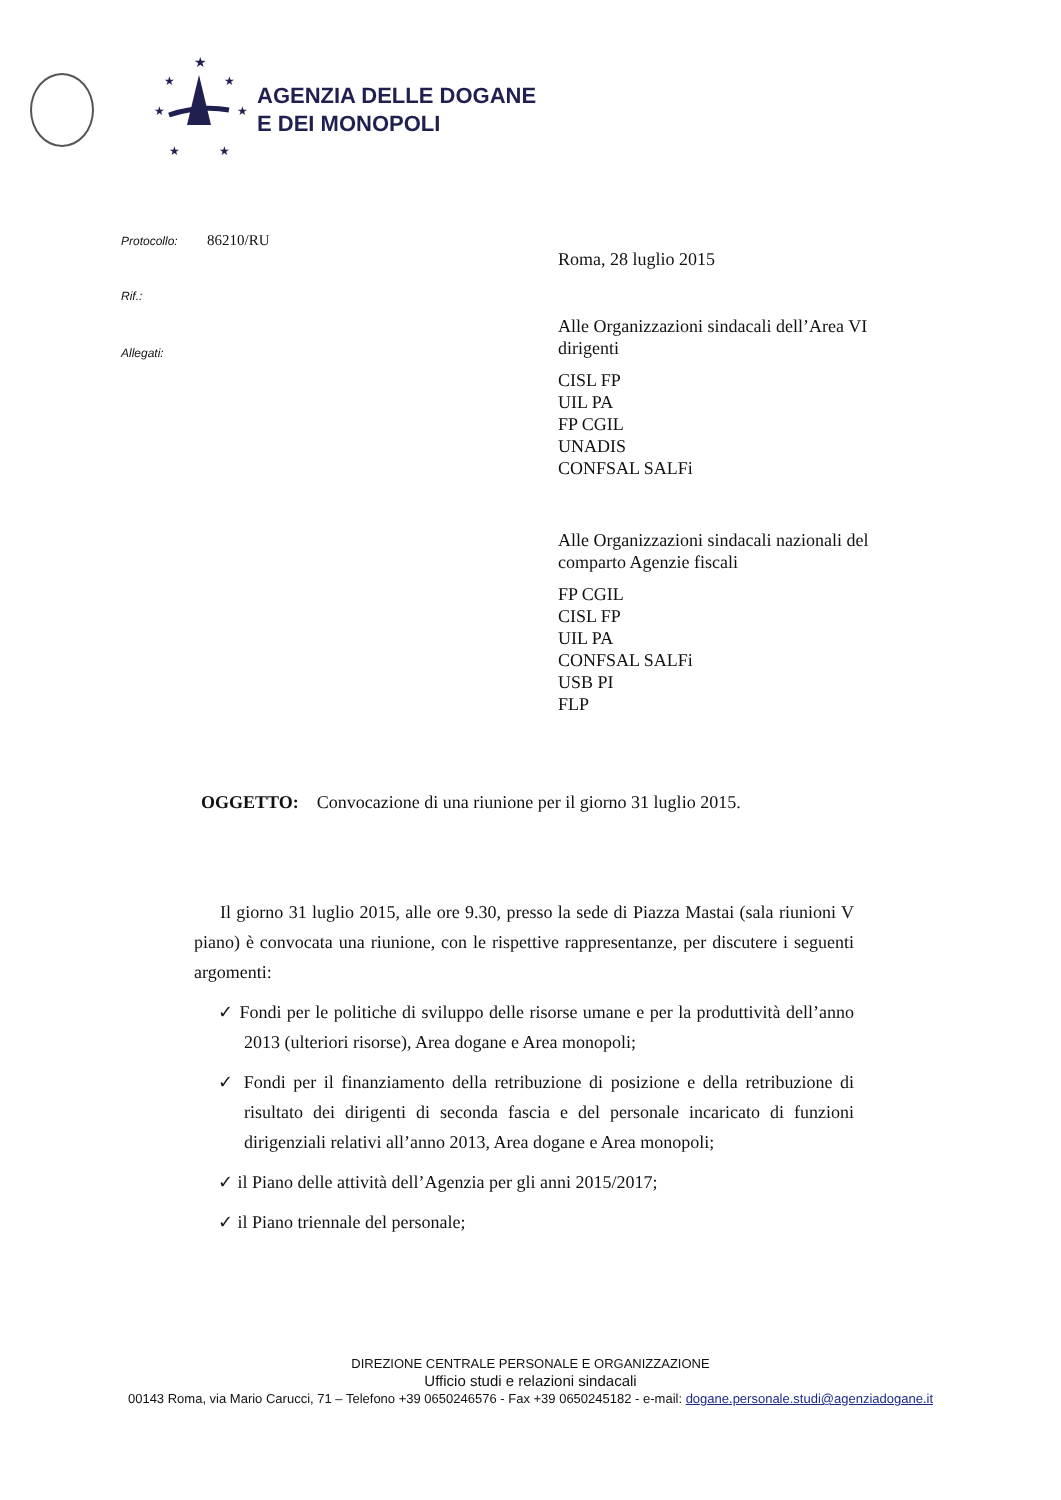★
★
★
★
★
★
★
AGENZIA DELLE DOGANE
E DEI MONOPOLI
Protocollo: 86210/RU
Rif.:
Allegati:
Roma, 28 luglio 2015
Alle Organizzazioni sindacali dell’Area VI dirigenti
CISL FP
UIL PA
FP CGIL
UNADIS
CONFSAL SALFi
Alle Organizzazioni sindacali nazionali del comparto Agenzie fiscali
FP CGIL
CISL FP
UIL PA
CONFSAL SALFi
USB PI
FLP
OGGETTO: Convocazione di una riunione per il giorno 31 luglio 2015.
Il giorno 31 luglio 2015, alle ore 9.30, presso la sede di Piazza Mastai (sala riunioni V piano) è convocata una riunione, con le rispettive rappresentanze, per discutere i seguenti argomenti:
✓ Fondi per le politiche di sviluppo delle risorse umane e per la produttività dell’anno 2013 (ulteriori risorse), Area dogane e Area monopoli;
✓ Fondi per il finanziamento della retribuzione di posizione e della retribuzione di risultato dei dirigenti di seconda fascia e del personale incaricato di funzioni dirigenziali relativi all’anno 2013, Area dogane e Area monopoli;
✓ il Piano delle attività dell’Agenzia per gli anni 2015/2017;
✓ il Piano triennale del personale;
DIREZIONE CENTRALE PERSONALE E ORGANIZZAZIONE
Ufficio studi e relazioni sindacali
00143 Roma, via Mario Carucci, 71 – Telefono +39 0650246576 - Fax +39 0650245182 - e-mail: dogane.personale.studi@agenziadogane.it